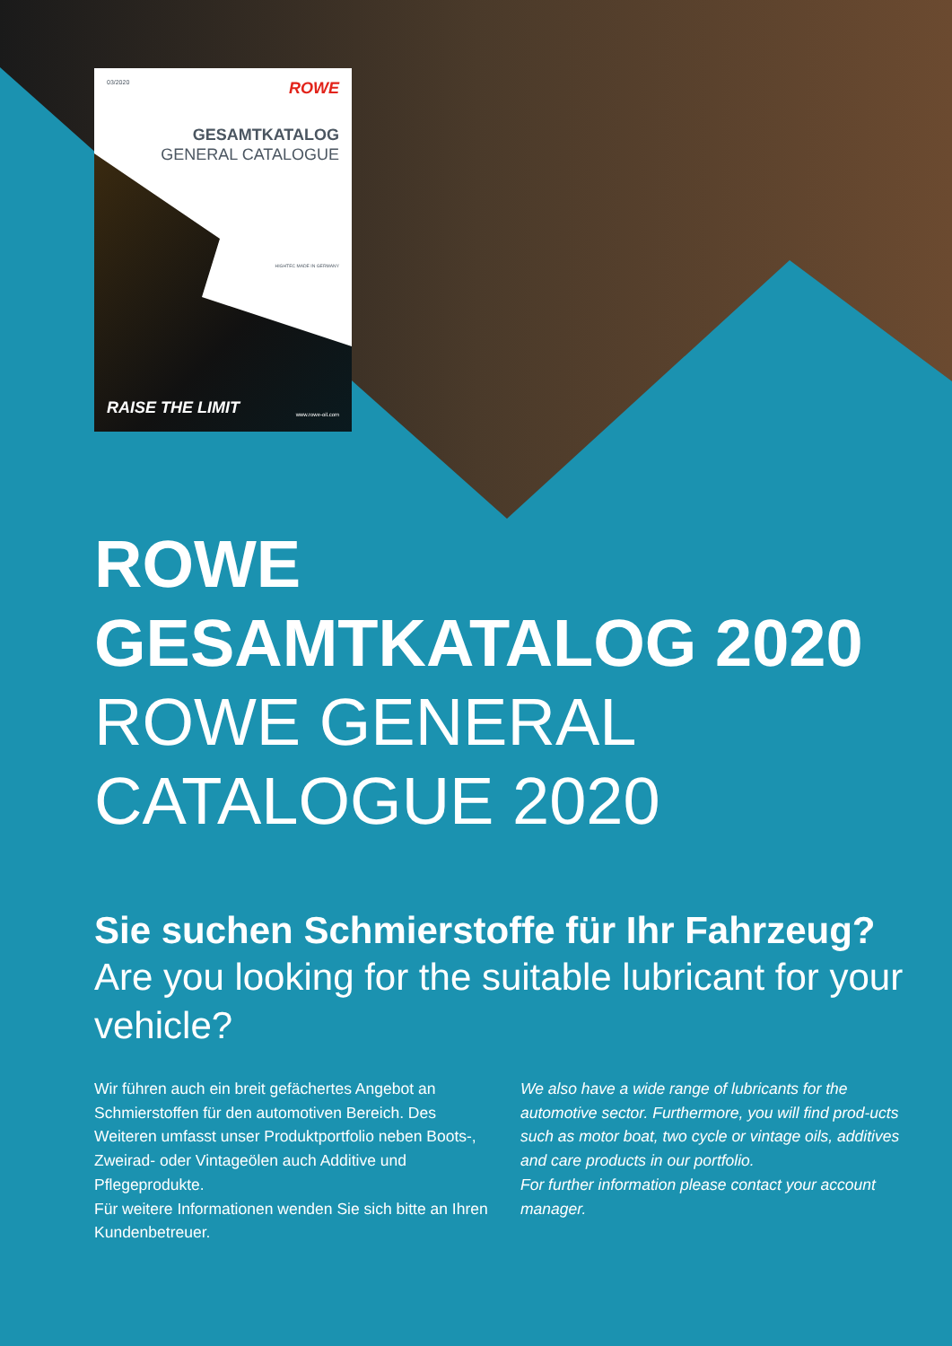03/2020 ROWE
GESAMTKATALOG
GENERAL CATALOGUE
HIGHTEC MADE IN GERMANY
RAISE THE LIMIT www.rowe-oil.com
ROWE
GESAMTKATALOG 2020
ROWE GENERAL
CATALOGUE 2020
Sie suchen Schmierstoffe für Ihr Fahrzeug?
Are you looking for the suitable lubricant for your vehicle?
Wir führen auch ein breit gefächertes Angebot an Schmierstoffen für den automotiven Bereich. Des Weiteren umfasst unser Produktportfolio neben Boots-, Zweirad- oder Vintageölen auch Additive und Pflegeprodukte.
Für weitere Informationen wenden Sie sich bitte an Ihren Kundenbetreuer.
We also have a wide range of lubricants for the automotive sector. Furthermore, you will find prod-ucts such as motor boat, two cycle or vintage oils, additives and care products in our portfolio.
For further information please contact your account manager.